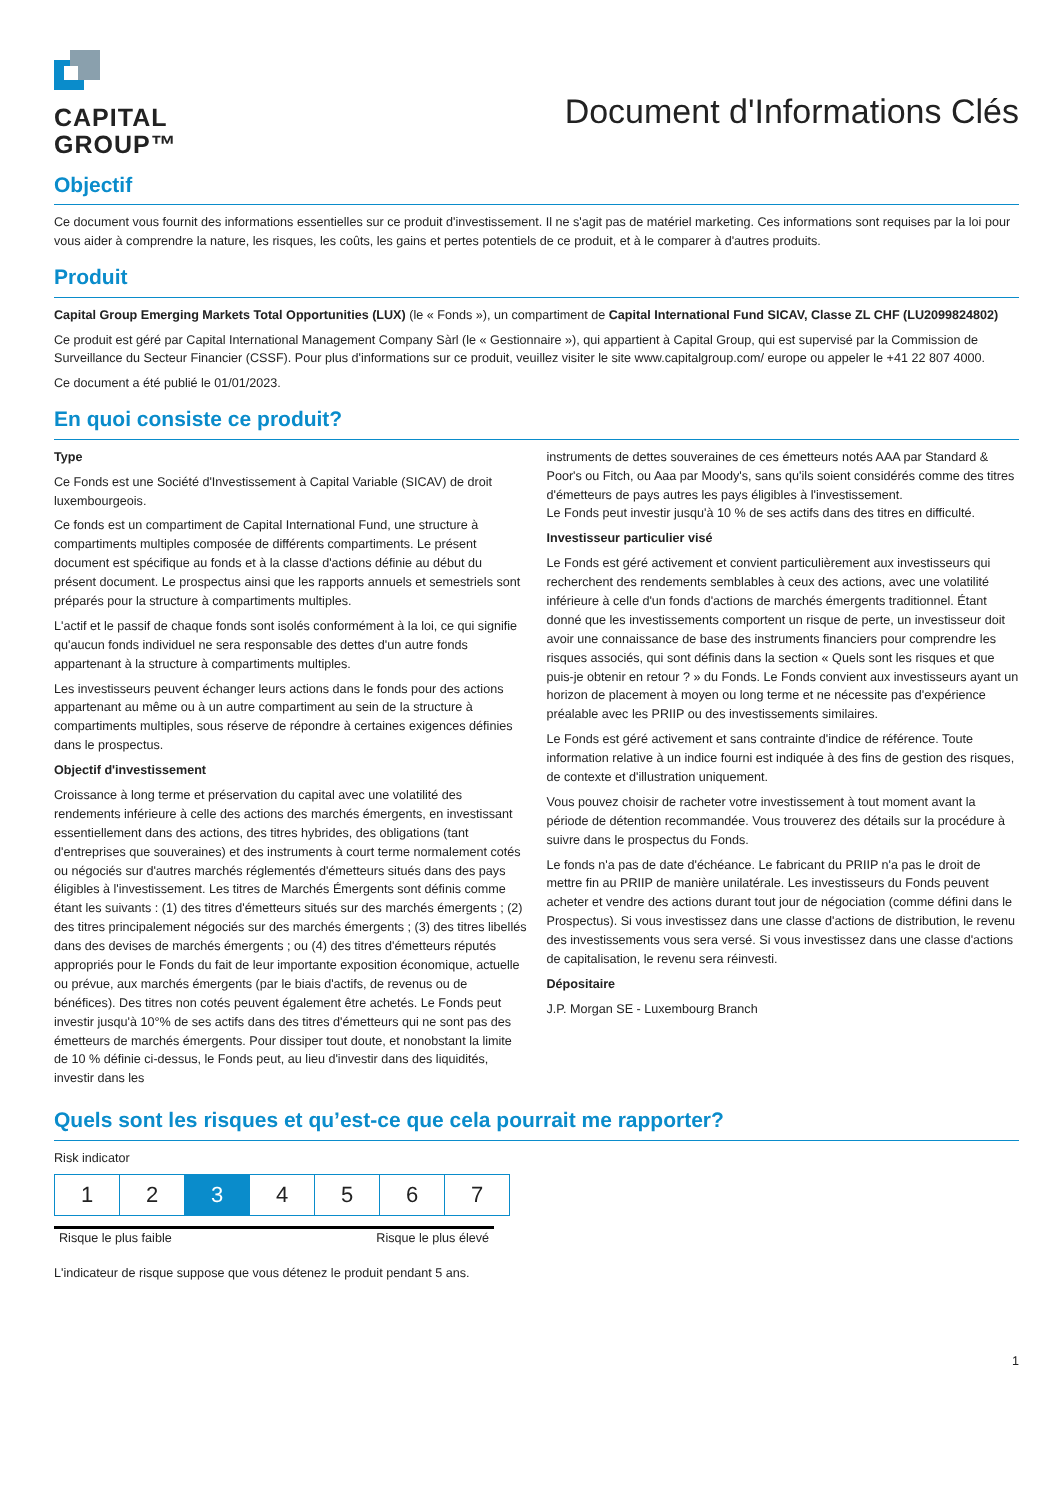CAPITAL
GROUP™
Document d'Informations Clés
Objectif
Ce document vous fournit des informations essentielles sur ce produit d'investissement. Il ne s'agit pas de matériel marketing. Ces informations sont requises par la loi pour vous aider à comprendre la nature, les risques, les coûts, les gains et pertes potentiels de ce produit, et à le comparer à d'autres produits.
Produit
Capital Group Emerging Markets Total Opportunities (LUX) (le « Fonds »), un compartiment de Capital International Fund SICAV, Classe ZL CHF (LU2099824802)
Ce produit est géré par Capital International Management Company Sàrl (le « Gestionnaire »), qui appartient à Capital Group, qui est supervisé par la Commission de Surveillance du Secteur Financier (CSSF). Pour plus d'informations sur ce produit, veuillez visiter le site www.capitalgroup.com/ europe ou appeler le +41 22 807 4000.
Ce document a été publié le 01/01/2023.
En quoi consiste ce produit?
Type
Ce Fonds est une Société d'Investissement à Capital Variable (SICAV) de droit luxembourgeois.
Ce fonds est un compartiment de Capital International Fund, une structure à compartiments multiples composée de différents compartiments. Le présent document est spécifique au fonds et à la classe d'actions définie au début du présent document. Le prospectus ainsi que les rapports annuels et semestriels sont préparés pour la structure à compartiments multiples.
L'actif et le passif de chaque fonds sont isolés conformément à la loi, ce qui signifie qu'aucun fonds individuel ne sera responsable des dettes d'un autre fonds appartenant à la structure à compartiments multiples.
Les investisseurs peuvent échanger leurs actions dans le fonds pour des actions appartenant au même ou à un autre compartiment au sein de la structure à compartiments multiples, sous réserve de répondre à certaines exigences définies dans le prospectus.
Objectif d'investissement
Croissance à long terme et préservation du capital avec une volatilité des rendements inférieure à celle des actions des marchés émergents, en investissant essentiellement dans des actions, des titres hybrides, des obligations (tant d'entreprises que souveraines) et des instruments à court terme normalement cotés ou négociés sur d'autres marchés réglementés d'émetteurs situés dans des pays éligibles à l'investissement. Les titres de Marchés Émergents sont définis comme étant les suivants : (1) des titres d'émetteurs situés sur des marchés émergents ; (2) des titres principalement négociés sur des marchés émergents ; (3) des titres libellés dans des devises de marchés émergents ; ou (4) des titres d'émetteurs réputés appropriés pour le Fonds du fait de leur importante exposition économique, actuelle ou prévue, aux marchés émergents (par le biais d'actifs, de revenus ou de bénéfices). Des titres non cotés peuvent également être achetés. Le Fonds peut investir jusqu'à 10°% de ses actifs dans des titres d'émetteurs qui ne sont pas des émetteurs de marchés émergents. Pour dissiper tout doute, et nonobstant la limite de 10 % définie ci-dessus, le Fonds peut, au lieu d'investir dans des liquidités, investir dans les
instruments de dettes souveraines de ces émetteurs notés AAA par Standard & Poor's ou Fitch, ou Aaa par Moody's, sans qu'ils soient considérés comme des titres d'émetteurs de pays autres les pays éligibles à l'investissement.
Le Fonds peut investir jusqu'à 10 % de ses actifs dans des titres en difficulté.
Investisseur particulier visé
Le Fonds est géré activement et convient particulièrement aux investisseurs qui recherchent des rendements semblables à ceux des actions, avec une volatilité inférieure à celle d'un fonds d'actions de marchés émergents traditionnel. Étant donné que les investissements comportent un risque de perte, un investisseur doit avoir une connaissance de base des instruments financiers pour comprendre les risques associés, qui sont définis dans la section « Quels sont les risques et que puis-je obtenir en retour ? » du Fonds. Le Fonds convient aux investisseurs ayant un horizon de placement à moyen ou long terme et ne nécessite pas d'expérience préalable avec les PRIIP ou des investissements similaires.
Le Fonds est géré activement et sans contrainte d'indice de référence. Toute information relative à un indice fourni est indiquée à des fins de gestion des risques, de contexte et d'illustration uniquement.
Vous pouvez choisir de racheter votre investissement à tout moment avant la période de détention recommandée. Vous trouverez des détails sur la procédure à suivre dans le prospectus du Fonds.
Le fonds n'a pas de date d'échéance. Le fabricant du PRIIP n'a pas le droit de mettre fin au PRIIP de manière unilatérale. Les investisseurs du Fonds peuvent acheter et vendre des actions durant tout jour de négociation (comme défini dans le Prospectus). Si vous investissez dans une classe d'actions de distribution, le revenu des investissements vous sera versé. Si vous investissez dans une classe d'actions de capitalisation, le revenu sera réinvesti.
Dépositaire
J.P. Morgan SE - Luxembourg Branch
Quels sont les risques et qu’est-ce que cela pourrait me rapporter?
Risk indicator
| 1 | 2 | 3 | 4 | 5 | 6 | 7 |
Risque le plus faible Risque le plus élevé
L'indicateur de risque suppose que vous détenez le produit pendant 5 ans.
1